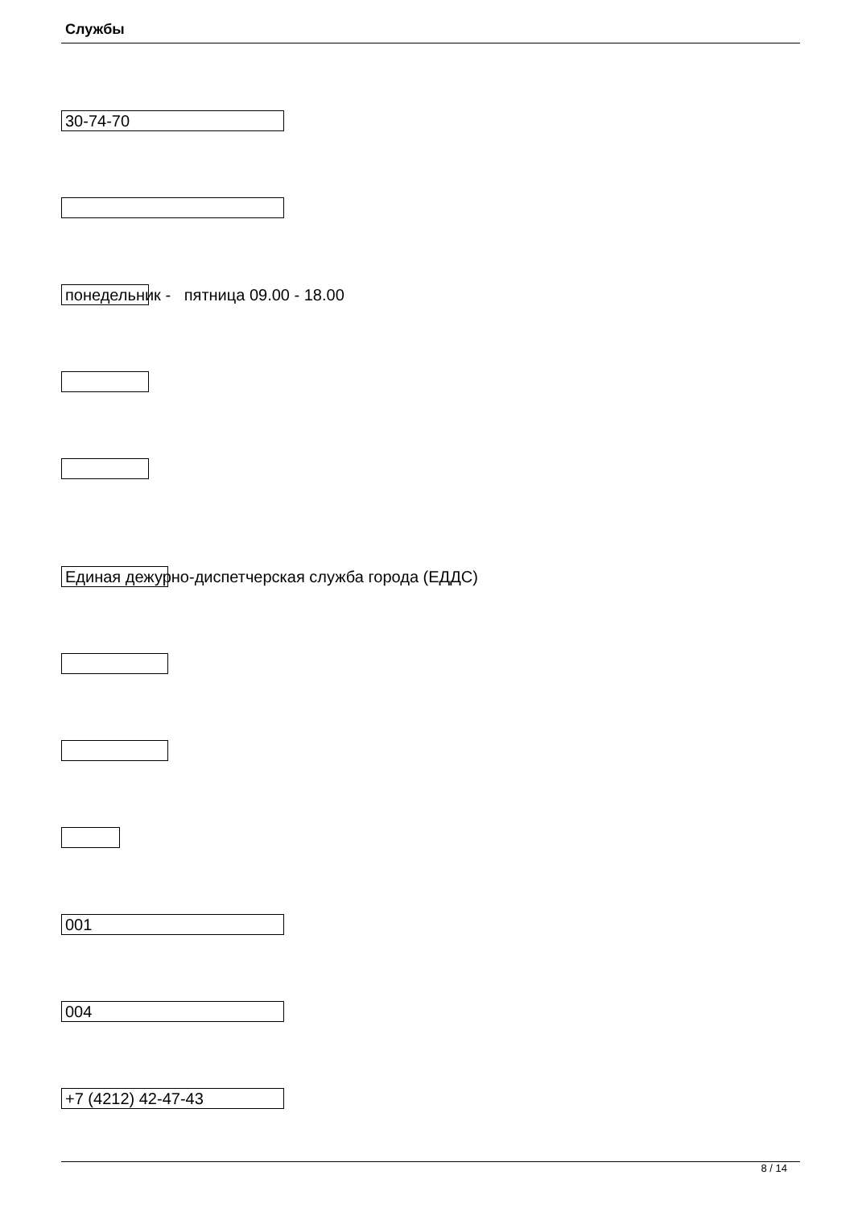Службы
30-74-70
понедельник - пятница 09.00 - 18.00
Единая дежурно-диспетчерская служба города (ЕДДС)
001
004
+7 (4212) 42-47-43
8 / 14